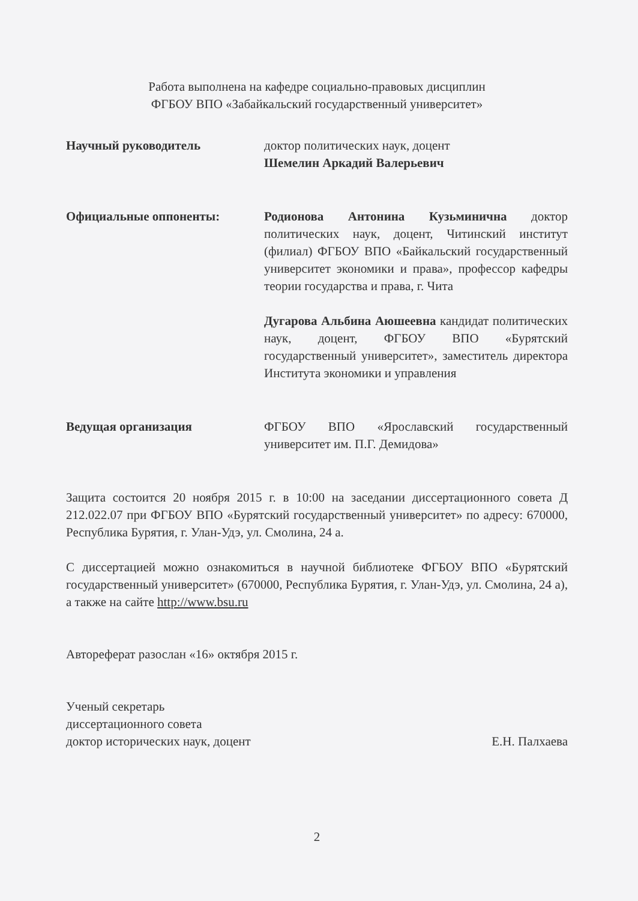Работа выполнена на кафедре социально-правовых дисциплин
ФГБОУ ВПО «Забайкальский государственный университет»
Научный руководитель доктор политических наук, доцент
Шемелин Аркадий Валерьевич
Официальные оппоненты: Родионова Антонина Кузьминична доктор политических наук, доцент, Читинский институт (филиал) ФГБОУ ВПО «Байкальский государственный университет экономики и права», профессор кафедры теории государства и права, г. Чита
Дугарова Альбина Аюшеевна кандидат политических наук, доцент, ФГБОУ ВПО «Бурятский государственный университет», заместитель директора Института экономики и управления
Ведущая организация ФГБОУ ВПО «Ярославский государственный университет им. П.Г. Демидова»
Защита состоится 20 ноября 2015 г. в 10:00 на заседании диссертационного совета Д 212.022.07 при ФГБОУ ВПО «Бурятский государственный университет» по адресу: 670000, Республика Бурятия, г. Улан-Удэ, ул. Смолина, 24 а.
С диссертацией можно ознакомиться в научной библиотеке ФГБОУ ВПО «Бурятский государственный университет» (670000, Республика Бурятия, г. Улан-Удэ, ул. Смолина, 24 а), а также на сайте http://www.bsu.ru
Автореферат разослан «16» октября 2015 г.
Ученый секретарь
диссертационного совета
доктор исторических наук, доцент
Е.Н. Палхаева
2